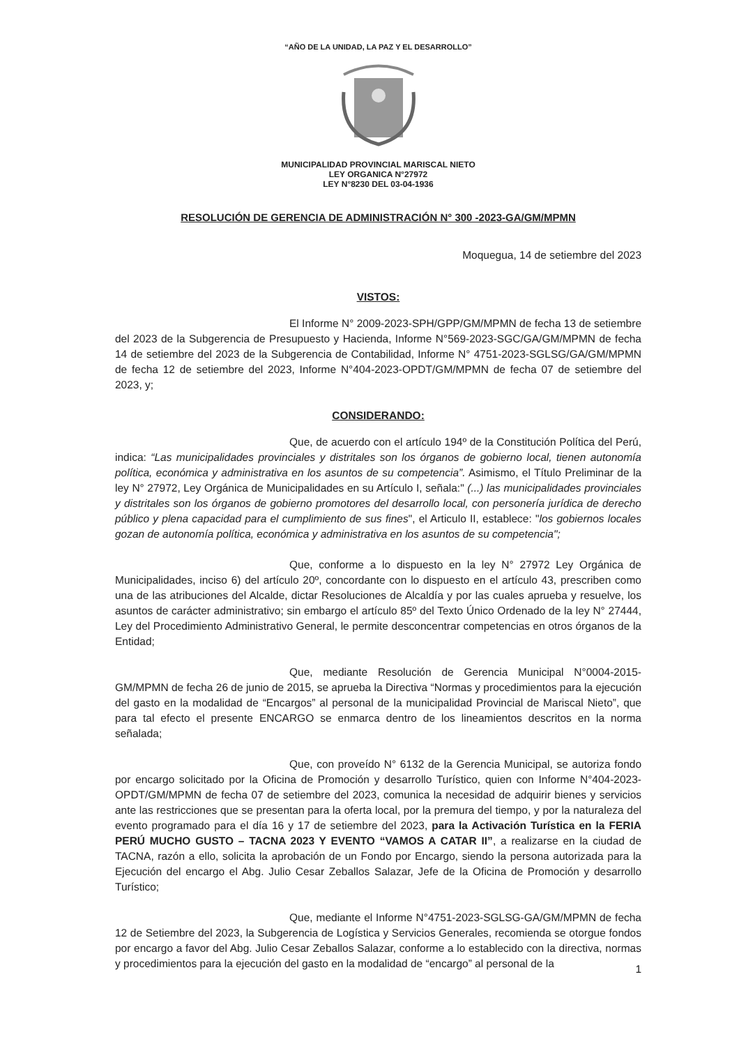“AÑO DE LA UNIDAD, LA PAZ Y EL DESARROLLO”
MUNICIPALIDAD PROVINCIAL MARISCAL NIETO
LEY ORGANICA N°27972
LEY N°8230 DEL 03-04-1936
RESOLUCIÓN DE GERENCIA DE ADMINISTRACIÓN N° 300 -2023-GA/GM/MPMN
Moquegua, 14 de setiembre del 2023
VISTOS:
El Informe N° 2009-2023-SPH/GPP/GM/MPMN de fecha 13 de setiembre del 2023 de la Subgerencia de Presupuesto y Hacienda, Informe N°569-2023-SGC/GA/GM/MPMN de fecha 14 de setiembre del 2023 de la Subgerencia de Contabilidad, Informe N° 4751-2023-SGLSG/GA/GM/MPMN de fecha 12 de setiembre del 2023, Informe N°404-2023-OPDT/GM/MPMN de fecha 07 de setiembre del 2023, y;
CONSIDERANDO:
Que, de acuerdo con el artículo 194º de la Constitución Política del Perú, indica: “Las municipalidades provinciales y distritales son los órganos de gobierno local, tienen autonomía política, económica y administrativa en los asuntos de su competencia”. Asimismo, el Título Preliminar de la ley N° 27972, Ley Orgánica de Municipalidades en su Artículo I, señala:" (...) las municipalidades provinciales y distritales son los órganos de gobierno promotores del desarrollo local, con personería jurídica de derecho público y plena capacidad para el cumplimiento de sus fines", el Articulo II, establece: "los gobiernos locales gozan de autonomía política, económica y administrativa en los asuntos de su competencia";
Que, conforme a lo dispuesto en la ley N° 27972 Ley Orgánica de Municipalidades, inciso 6) del artículo 20º, concordante con lo dispuesto en el artículo 43, prescriben como una de las atribuciones del Alcalde, dictar Resoluciones de Alcaldía y por las cuales aprueba y resuelve, los asuntos de carácter administrativo; sin embargo el artículo 85º del Texto Único Ordenado de la ley N° 27444, Ley del Procedimiento Administrativo General, le permite desconcentrar competencias en otros órganos de la Entidad;
Que, mediante Resolución de Gerencia Municipal N°0004-2015-GM/MPMN de fecha 26 de junio de 2015, se aprueba la Directiva “Normas y procedimientos para la ejecución del gasto en la modalidad de “Encargos” al personal de la municipalidad Provincial de Mariscal Nieto”, que para tal efecto el presente ENCARGO se enmarca dentro de los lineamientos descritos en la norma señalada;
Que, con proveído N° 6132 de la Gerencia Municipal, se autoriza fondo por encargo solicitado por la Oficina de Promoción y desarrollo Turístico, quien con Informe N°404-2023-OPDT/GM/MPMN de fecha 07 de setiembre del 2023, comunica la necesidad de adquirir bienes y servicios ante las restricciones que se presentan para la oferta local, por la premura del tiempo, y por la naturaleza del evento programado para el día 16 y 17 de setiembre del 2023, para la Activación Turística en la FERIA PERÚ MUCHO GUSTO – TACNA 2023 Y EVENTO “VAMOS A CATAR II”, a realizarse en la ciudad de TACNA, razón a ello, solicita la aprobación de un Fondo por Encargo, siendo la persona autorizada para la Ejecución del encargo el Abg. Julio Cesar Zeballos Salazar, Jefe de la Oficina de Promoción y desarrollo Turístico;
Que, mediante el Informe N°4751-2023-SGLSG-GA/GM/MPMN de fecha 12 de Setiembre del 2023, la Subgerencia de Logística y Servicios Generales, recomienda se otorgue fondos por encargo a favor del Abg. Julio Cesar Zeballos Salazar, conforme a lo establecido con la directiva, normas y procedimientos para la ejecución del gasto en la modalidad de “encargo” al personal de la
1